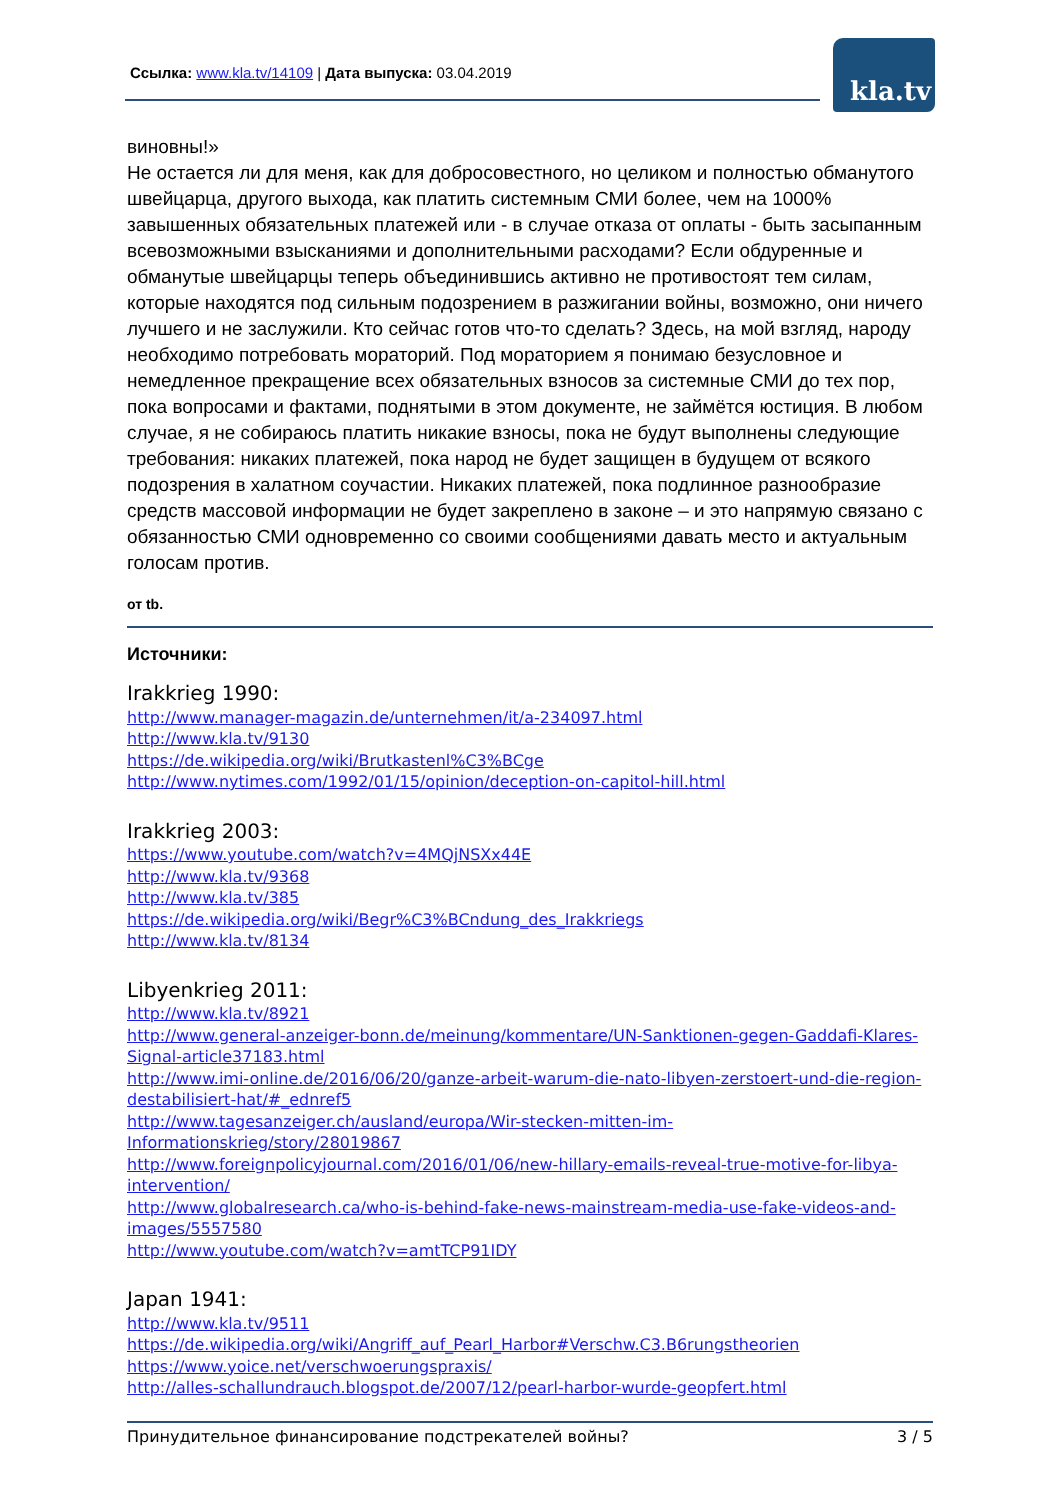Ссылка: www.kla.tv/14109 | Дата выпуска: 03.04.2019
kla.tv
виновны!»
Не остается ли для меня, как для добросовестного, но целиком и полностью обманутого швейцарца, другого выхода, как платить системным СМИ более, чем на 1000% завышенных обязательных платежей или - в случае отказа от оплаты - быть засыпанным всевозможными взысканиями и дополнительными расходами? Если обдуренные и обманутые швейцарцы теперь объединившись активно не противостоят тем силам, которые находятся под сильным подозрением в разжигании войны, возможно, они ничего лучшего и не заслужили. Кто сейчас готов что-то сделать? Здесь, на мой взгляд, народу необходимо потребовать мораторий. Под мораторием я понимаю безусловное и немедленное прекращение всех обязательных взносов за системные СМИ до тех пор, пока вопросами и фактами, поднятыми в этом документе, не займётся юстиция. В любом случае, я не собираюсь платить никакие взносы, пока не будут выполнены следующие требования: никаких платежей, пока народ не будет защищен в будущем от всякого подозрения в халатном соучастии. Никаких платежей, пока подлинное разнообразие средств массовой информации не будет закреплено в законе – и это напрямую связано с обязанностью СМИ одновременно со своими сообщениями давать место и актуальным голосам против.
от tb.
Источники:
Irakkrieg 1990:
http://www.manager-magazin.de/unternehmen/it/a-234097.html
http://www.kla.tv/9130
https://de.wikipedia.org/wiki/Brutkastenl%C3%BCge
http://www.nytimes.com/1992/01/15/opinion/deception-on-capitol-hill.html
Irakkrieg 2003:
https://www.youtube.com/watch?v=4MQjNSXx44E
http://www.kla.tv/9368
http://www.kla.tv/385
https://de.wikipedia.org/wiki/Begr%C3%BCndung_des_Irakkriegs
http://www.kla.tv/8134
Libyenkrieg 2011:
http://www.kla.tv/8921
http://www.general-anzeiger-bonn.de/meinung/kommentare/UN-Sanktionen-gegen-Gaddafi-Klares-Signal-article37183.html
http://www.imi-online.de/2016/06/20/ganze-arbeit-warum-die-nato-libyen-zerstoert-und-die-region-destabilisiert-hat/#_ednref5
http://www.tagesanzeiger.ch/ausland/europa/Wir-stecken-mitten-im-Informationskrieg/story/28019867
http://www.foreignpolicyjournal.com/2016/01/06/new-hillary-emails-reveal-true-motive-for-libya-intervention/
http://www.globalresearch.ca/who-is-behind-fake-news-mainstream-media-use-fake-videos-and-images/5557580
http://www.youtube.com/watch?v=amtTCP91IDY
Japan 1941:
http://www.kla.tv/9511
https://de.wikipedia.org/wiki/Angriff_auf_Pearl_Harbor#Verschw.C3.B6rungstheorien
https://www.yoice.net/verschwoerungspraxis/
http://alles-schallundrauch.blogspot.de/2007/12/pearl-harbor-wurde-geopfert.html
Принудительное финансирование подстрекателей войны? 3 / 5